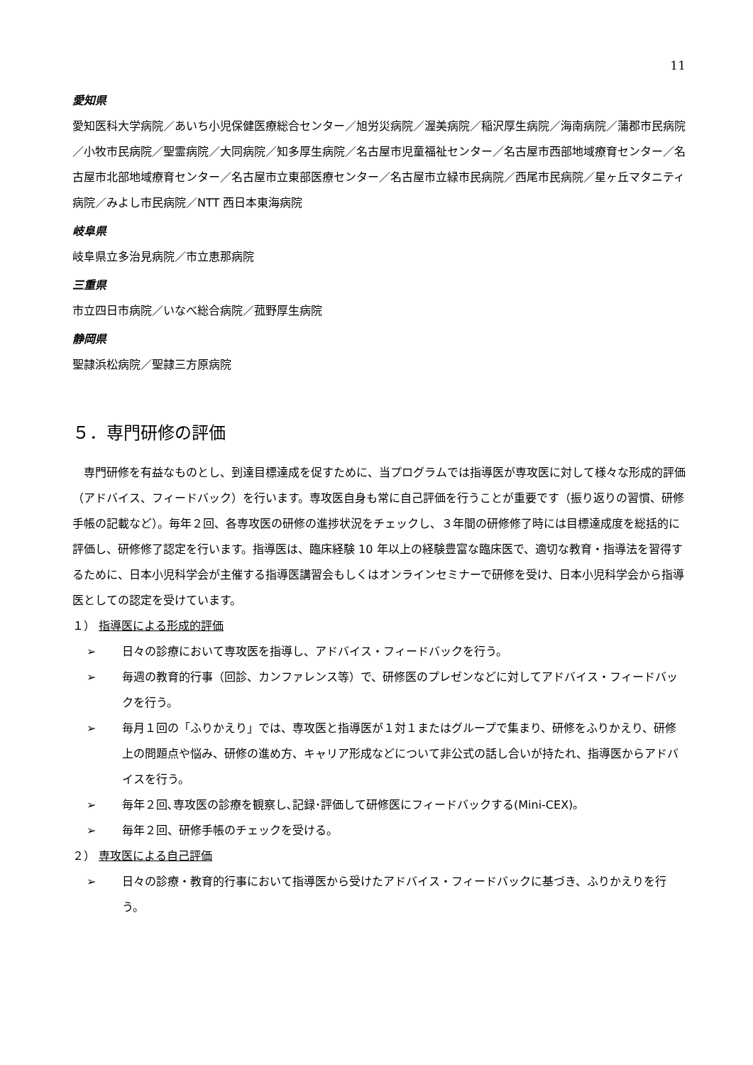11
愛知県
愛知医科大学病院／あいち小児保健医療総合センター／旭労災病院／渥美病院／稲沢厚生病院／海南病院／蒲郡市民病院／小牧市民病院／聖霊病院／大同病院／知多厚生病院／名古屋市児童福祉センター／名古屋市西部地域療育センター／名古屋市北部地域療育センター／名古屋市立東部医療センター／名古屋市立緑市民病院／西尾市民病院／星ヶ丘マタニティ病院／みよし市民病院／NTT 西日本東海病院
岐阜県
岐阜県立多治見病院／市立恵那病院
三重県
市立四日市病院／いなべ総合病院／菰野厚生病院
静岡県
聖隷浜松病院／聖隷三方原病院
５．専門研修の評価
専門研修を有益なものとし、到達目標達成を促すために、当プログラムでは指導医が専攻医に対して様々な形成的評価（アドバイス、フィードバック）を行います。専攻医自身も常に自己評価を行うことが重要です（振り返りの習慣、研修手帳の記載など）。毎年２回、各専攻医の研修の進捗状況をチェックし、３年間の研修修了時には目標達成度を総括的に評価し、研修修了認定を行います。指導医は、臨床経験 10 年以上の経験豊富な臨床医で、適切な教育・指導法を習得するために、日本小児科学会が主催する指導医講習会もしくはオンラインセミナーで研修を受け、日本小児科学会から指導医としての認定を受けています。
１） 指導医による形成的評価
➢ 日々の診療において専攻医を指導し、アドバイス・フィードバックを行う。
➢ 毎週の教育的行事（回診、カンファレンス等）で、研修医のプレゼンなどに対してアドバイス・フィードバックを行う。
➢ 毎月１回の「ふりかえり」では、専攻医と指導医が１対１またはグループで集まり、研修をふりかえり、研修上の問題点や悩み、研修の進め方、キャリア形成などについて非公式の話し合いが持たれ、指導医からアドバイスを行う。
➢ 毎年２回､専攻医の診療を観察し､記録･評価して研修医にフィードバックする(Mini-CEX)。
➢ 毎年２回、研修手帳のチェックを受ける。
２） 専攻医による自己評価
➢ 日々の診療・教育的行事において指導医から受けたアドバイス・フィードバックに基づき、ふりかえりを行う。